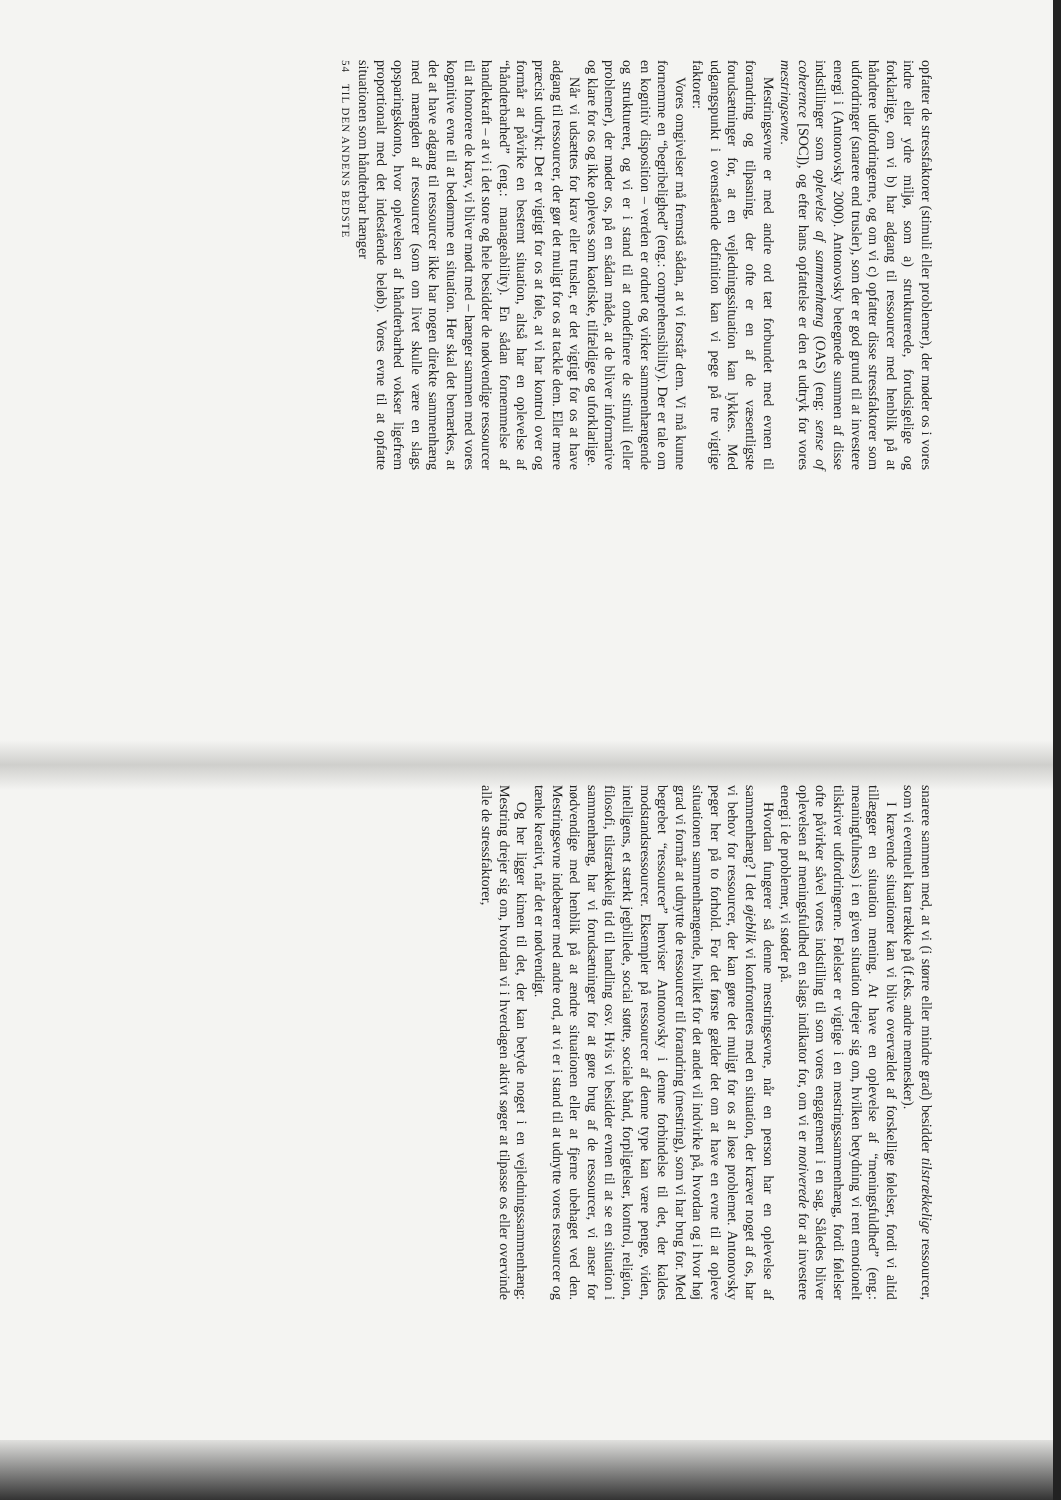opfatter de stressfaktorer (stimuli eller problemer), der møder os i vores indre eller ydre miljø, som a) strukturerede, forudsigelige og forklarlige, om vi b) har adgang til ressourcer med henblik på at håndtere udfordringerne, og om vi c) opfatter disse stressfaktorer som udfordringer (snarere end trusler), som der er god grund til at investere energi i (Antonovsky 2000). Antonovsky betegnede summen af disse indstillinger som oplevelse af sammenhæng (OAS) (eng: sense of coherence [SOC]), og efter hans opfattelse er den et udtryk for vores mestringsevne.
Mestringsevne er med andre ord tæt forbundet med evnen til forandring og tilpasning, der ofte er en af de væsentligste forudsætninger for, at en vejledningssituation kan lykkes. Med udgangspunkt i ovenstående definition kan vi pege på tre vigtige faktorer:
Vores omgivelser må fremstå sådan, at vi forstår dem. Vi må kunne fornemme en “begribelighed” (eng.: comprehensibility). Der er tale om en kognitiv disposition – verden er ordnet og virker sammenhængende og struktureret, og vi er i stand til at omdefinere de stimuli (eller problemer), der møder os, på en sådan måde, at de bliver informative og klare for os og ikke opleves som kaotiske, tilfældige og uforklarlige.
Når vi udsættes for krav eller trusler, er det vigtigt for os at have adgang til ressourcer, der gør det muligt for os at tackle dem. Eller mere præcist udtrykt: Det er vigtigt for os at føle, at vi har kontrol over og formår at påvirke en bestemt situation, altså har en oplevelse af “håndterbarhed” (eng.: manageability). En sådan fornemmelse af handlekraft – at vi i det store og hele besidder de nødvendige ressourcer til at honorere de krav, vi bliver mødt med – hænger sammen med vores kognitive evne til at bedømme en situation. Her skal det bemærkes, at det at have adgang til ressourcer ikke har nogen direkte sammenhæng med mængden af ressourcer (som om livet skulle være en slags opsparingskonto, hvor oplevelsen af håndterbarhed vokser ligefrem proportionalt med det indestående beløb). Vores evne til at opfatte situationen som håndterbar hænger
54 TIL DEN ANDENS BEDSTE
snarere sammen med, at vi (i større eller mindre grad) besidder tilstrækkelige ressourcer, som vi eventuelt kan trække på (f.eks. andre mennesker).
I krævende situationer kan vi blive overvældet af forskellige følelser, fordi vi altid tillægger en situation mening. At have en oplevelse af “meningsfuldhed” (eng.: meaningfulness) i en given situation drejer sig om, hvilken betydning vi rent emotionelt tilskriver udfordringerne. Følelser er vigtige i en mestringssammenhæng, fordi følelser ofte påvirker såvel vores indstilling til som vores engagement i en sag. Således bliver oplevelsen af meningsfuldhed en slags indikator for, om vi er motiverede for at investere energi i de problemer, vi støder på.
Hvordan fungerer så denne mestringsevne, når en person har en oplevelse af sammenhæng? I det øjeblik vi konfronteres med en situation, der kræver noget af os, har vi behov for ressourcer, der kan gøre det muligt for os at løse problemet. Antonovsky peger her på to forhold. For det første gælder det om at have en evne til at opleve situationen sammenhængende, hvilket for det andet vil indvirke på, hvordan og i hvor høj grad vi formår at udnytte de ressourcer til forandring (mestring), som vi har brug for. Med begrebet “ressourcer” henviser Antonovsky i denne forbindelse til det, der kaldes modstandsressourcer. Eksempler på ressourcer af denne type kan være penge, viden, intelligens, et stærkt jegbillede, social støtte, sociale bånd, forpligtelser, kontrol, religion, filosofi, tilstrækkelig tid til handling osv. Hvis vi besidder evnen til at se en situation i sammenhæng, har vi forudsætninger for at gøre brug af de ressourcer, vi anser for nødvendige med henblik på at ændre situationen eller at fjerne ubehaget ved den. Mestringsevne indebærer med andre ord, at vi er i stand til at udnytte vores ressourcer og tænke kreativt, når det er nødvendigt.
Og her ligger kimen til det, der kan betyde noget i en vejledningssammenhæng: Mestring drejer sig om, hvordan vi i hverdagen aktivt søger at tilpasse os eller overvinde alle de stressfaktorer,